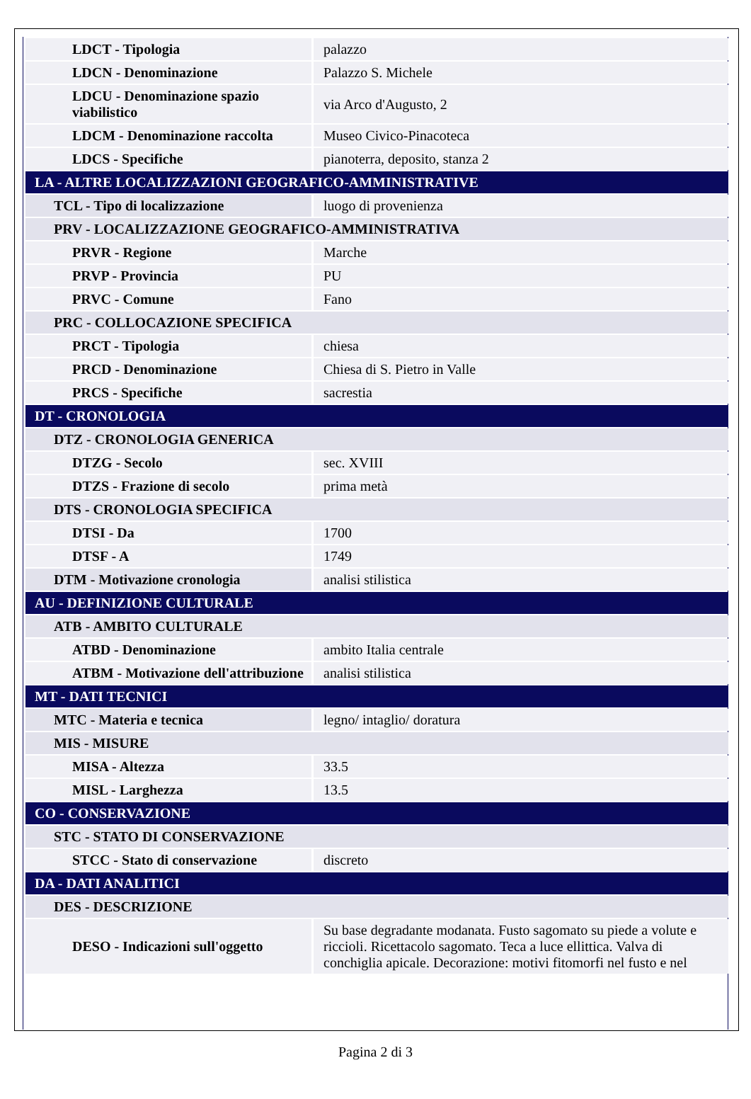| LDCT - Tipologia | palazzo |
| LDCN - Denominazione | Palazzo S. Michele |
| LDCU - Denominazione spazio viabilistico | via Arco d'Augusto, 2 |
| LDCM - Denominazione raccolta | Museo Civico-Pinacoteca |
| LDCS - Specifiche | pianoterra, deposito, stanza 2 |
| LA - ALTRE LOCALIZZAZIONI GEOGRAFICO-AMMINISTRATIVE | |
| TCL - Tipo di localizzazione | luogo di provenienza |
| PRV - LOCALIZZAZIONE GEOGRAFICO-AMMINISTRATIVA | |
| PRVR - Regione | Marche |
| PRVP - Provincia | PU |
| PRVC - Comune | Fano |
| PRC - COLLOCAZIONE SPECIFICA | |
| PRCT - Tipologia | chiesa |
| PRCD - Denominazione | Chiesa di S. Pietro in Valle |
| PRCS - Specifiche | sacrestia |
| DT - CRONOLOGIA | |
| DTZ - CRONOLOGIA GENERICA | |
| DTZG - Secolo | sec. XVIII |
| DTZS - Frazione di secolo | prima metà |
| DTS - CRONOLOGIA SPECIFICA | |
| DTSI - Da | 1700 |
| DTSF - A | 1749 |
| DTM - Motivazione cronologia | analisi stilistica |
| AU - DEFINIZIONE CULTURALE | |
| ATB - AMBITO CULTURALE | |
| ATBD - Denominazione | ambito Italia centrale |
| ATBM - Motivazione dell'attribuzione | analisi stilistica |
| MT - DATI TECNICI | |
| MTC - Materia e tecnica | legno/ intaglio/ doratura |
| MIS - MISURE | |
| MISA - Altezza | 33.5 |
| MISL - Larghezza | 13.5 |
| CO - CONSERVAZIONE | |
| STC - STATO DI CONSERVAZIONE | |
| STCC - Stato di conservazione | discreto |
| DA - DATI ANALITICI | |
| DES - DESCRIZIONE | |
| DESO - Indicazioni sull'oggetto | Su base degradante modanata. Fusto sagomato su piede a volute e riccioli. Ricettacolo sagomato. Teca a luce ellittica. Valva di conchiglia apicale. Decorazione: motivi fitomorfi nel fusto e nel |
Pagina 2 di 3